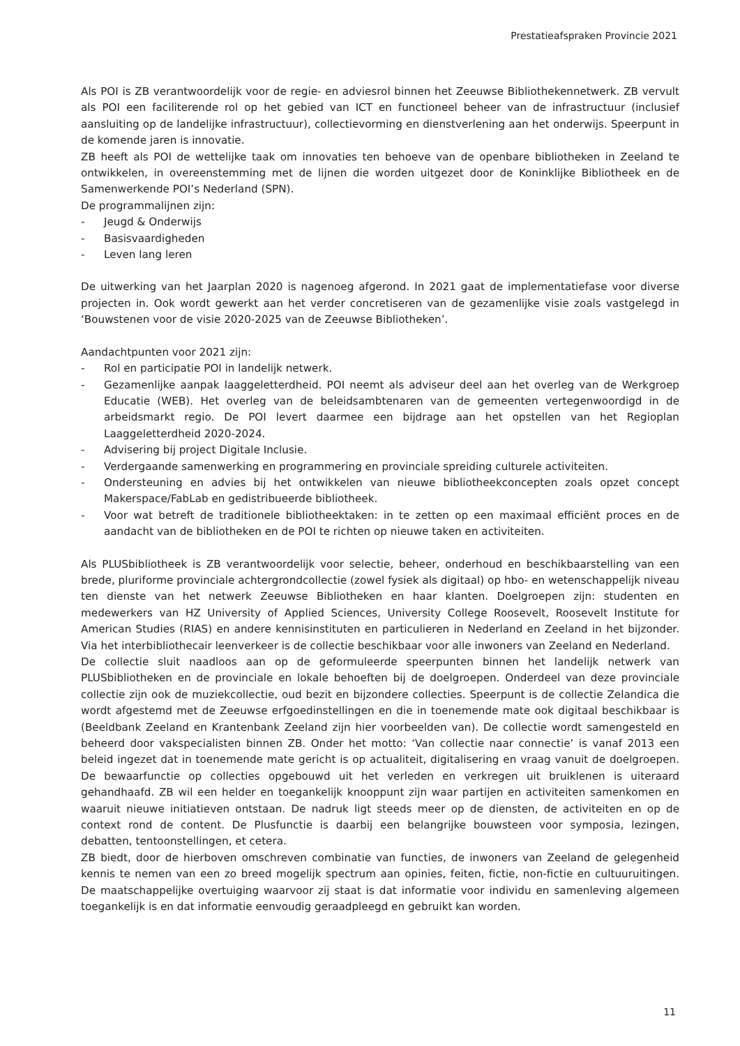Prestatieafspraken Provincie 2021
Als POI is ZB verantwoordelijk voor de regie- en adviesrol binnen het Zeeuwse Bibliothekennetwerk. ZB vervult als POI een faciliterende rol op het gebied van ICT en functioneel beheer van de infrastructuur (inclusief aansluiting op de landelijke infrastructuur), collectievorming en dienstverlening aan het onderwijs. Speerpunt in de komende jaren is innovatie.
ZB heeft als POI de wettelijke taak om innovaties ten behoeve van de openbare bibliotheken in Zeeland te ontwikkelen, in overeenstemming met de lijnen die worden uitgezet door de Koninklijke Bibliotheek en de Samenwerkende POI’s Nederland (SPN).
De programmalijnen zijn:
- Jeugd & Onderwijs
- Basisvaardigheden
- Leven lang leren
De uitwerking van het Jaarplan 2020 is nagenoeg afgerond. In 2021 gaat de implementatiefase voor diverse projecten in. Ook wordt gewerkt aan het verder concretiseren van de gezamenlijke visie zoals vastgelegd in ‘Bouwstenen voor de visie 2020-2025 van de Zeeuwse Bibliotheken’.
Aandachtpunten voor 2021 zijn:
- Rol en participatie POI in landelijk netwerk.
- Gezamenlijke aanpak laaggeletterdheid. POI neemt als adviseur deel aan het overleg van de Werkgroep Educatie (WEB). Het overleg van de beleidsambtenaren van de gemeenten vertegenwoordigd in de arbeidsmarkt regio. De POI levert daarmee een bijdrage aan het opstellen van het Regioplan Laaggeletterdheid 2020-2024.
- Advisering bij project Digitale Inclusie.
- Verdergaande samenwerking en programmering en provinciale spreiding culturele activiteiten.
- Ondersteuning en advies bij het ontwikkelen van nieuwe bibliotheekconcepten zoals opzet concept Makerspace/FabLab en gedistribueerde bibliotheek.
- Voor wat betreft de traditionele bibliotheektaken: in te zetten op een maximaal efficiënt proces en de aandacht van de bibliotheken en de POI te richten op nieuwe taken en activiteiten.
Als PLUSbibliotheek is ZB verantwoordelijk voor selectie, beheer, onderhoud en beschikbaarstelling van een brede, pluriforme provinciale achtergrondcollectie (zowel fysiek als digitaal) op hbo- en wetenschappelijk niveau ten dienste van het netwerk Zeeuwse Bibliotheken en haar klanten. Doelgroepen zijn: studenten en medewerkers van HZ University of Applied Sciences, University College Roosevelt, Roosevelt Institute for American Studies (RIAS) en andere kennisinstituten en particulieren in Nederland en Zeeland in het bijzonder. Via het interbibliothecair leenverkeer is de collectie beschikbaar voor alle inwoners van Zeeland en Nederland.
De collectie sluit naadloos aan op de geformuleerde speerpunten binnen het landelijk netwerk van PLUSbibliotheken en de provinciale en lokale behoeften bij de doelgroepen. Onderdeel van deze provinciale collectie zijn ook de muziekcollectie, oud bezit en bijzondere collecties. Speerpunt is de collectie Zelandica die wordt afgestemd met de Zeeuwse erfgoedinstellingen en die in toenemende mate ook digitaal beschikbaar is (Beeldbank Zeeland en Krantenbank Zeeland zijn hier voorbeelden van). De collectie wordt samengesteld en beheerd door vakspecialisten binnen ZB. Onder het motto: ‘Van collectie naar connectie’ is vanaf 2013 een beleid ingezet dat in toenemende mate gericht is op actualiteit, digitalisering en vraag vanuit de doelgroepen. De bewaarfunctie op collecties opgebouwd uit het verleden en verkregen uit bruiklenen is uiteraard gehandhaafd. ZB wil een helder en toegankelijk knooppunt zijn waar partijen en activiteiten samenkomen en waaruit nieuwe initiatieven ontstaan. De nadruk ligt steeds meer op de diensten, de activiteiten en op de context rond de content. De Plusfunctie is daarbij een belangrijke bouwsteen voor symposia, lezingen, debatten, tentoonstellingen, et cetera.
ZB biedt, door de hierboven omschreven combinatie van functies, de inwoners van Zeeland de gelegenheid kennis te nemen van een zo breed mogelijk spectrum aan opinies, feiten, fictie, non-fictie en cultuuruitingen. De maatschappelijke overtuiging waarvoor zij staat is dat informatie voor individu en samenleving algemeen toegankelijk is en dat informatie eenvoudig geraadpleegd en gebruikt kan worden.
11